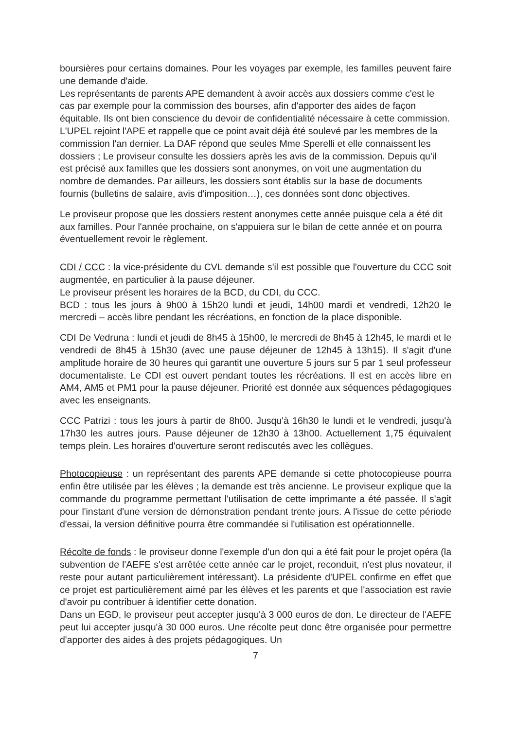boursières pour certains domaines. Pour les voyages par exemple, les familles peuvent faire une demande d'aide.
Les représentants de parents APE demandent à avoir accès aux dossiers comme c'est le cas par exemple pour la commission des bourses, afin d'apporter des aides de façon équitable. Ils ont bien conscience du devoir de confidentialité nécessaire à cette commission. L'UPEL rejoint l'APE et rappelle que ce point avait déjà été soulevé par les membres de la commission l'an dernier. La DAF répond que seules Mme Sperelli et elle connaissent les dossiers ; Le proviseur consulte les dossiers après les avis de la commission. Depuis qu'il est précisé aux familles que les dossiers sont anonymes, on voit une augmentation du nombre de demandes. Par ailleurs, les dossiers sont établis sur la base de documents fournis (bulletins de salaire, avis d'imposition…), ces données sont donc objectives.
Le proviseur propose que les dossiers restent anonymes cette année puisque cela a été dit aux familles. Pour l'année prochaine, on s'appuiera sur le bilan de cette année et on pourra éventuellement revoir le règlement.
CDI / CCC : la vice-présidente du CVL demande s'il est possible que l'ouverture du CCC soit augmentée, en particulier à la pause déjeuner.
Le proviseur présent les horaires de la BCD, du CDI, du CCC.
BCD : tous les jours à 9h00 à 15h20 lundi et jeudi, 14h00 mardi et vendredi, 12h20 le mercredi – accès libre pendant les récréations, en fonction de la place disponible.
CDI De Vedruna : lundi et jeudi de 8h45 à 15h00, le mercredi de 8h45 à 12h45, le mardi et le vendredi de 8h45 à 15h30 (avec une pause déjeuner de 12h45 à 13h15). Il s'agit d'une amplitude horaire de 30 heures qui garantit une ouverture 5 jours sur 5 par 1 seul professeur documentaliste. Le CDI est ouvert pendant toutes les récréations. Il est en accès libre en AM4, AM5 et PM1 pour la pause déjeuner. Priorité est donnée aux séquences pédagogiques avec les enseignants.
CCC Patrizi : tous les jours à partir de 8h00. Jusqu'à 16h30 le lundi et le vendredi, jusqu'à 17h30 les autres jours. Pause déjeuner de 12h30 à 13h00. Actuellement 1,75 équivalent temps plein. Les horaires d'ouverture seront rediscutés avec les collègues.
Photocopieuse : un représentant des parents APE demande si cette photocopieuse pourra enfin être utilisée par les élèves ; la demande est très ancienne. Le proviseur explique que la commande du programme permettant l'utilisation de cette imprimante a été passée. Il s'agit pour l'instant d'une version de démonstration pendant trente jours. A l'issue de cette période d'essai, la version définitive pourra être commandée si l'utilisation est opérationnelle.
Récolte de fonds : le proviseur donne l'exemple d'un don qui a été fait pour le projet opéra (la subvention de l'AEFE s'est arrêtée cette année car le projet, reconduit, n'est plus novateur, il reste pour autant particulièrement intéressant). La présidente d'UPEL confirme en effet que ce projet est particulièrement aimé par les élèves et les parents et que l'association est ravie d'avoir pu contribuer à identifier cette donation.
Dans un EGD, le proviseur peut accepter jusqu'à 3 000 euros de don. Le directeur de l'AEFE peut lui accepter jusqu'à 30 000 euros. Une récolte peut donc être organisée pour permettre d'apporter des aides à des projets pédagogiques. Un
7